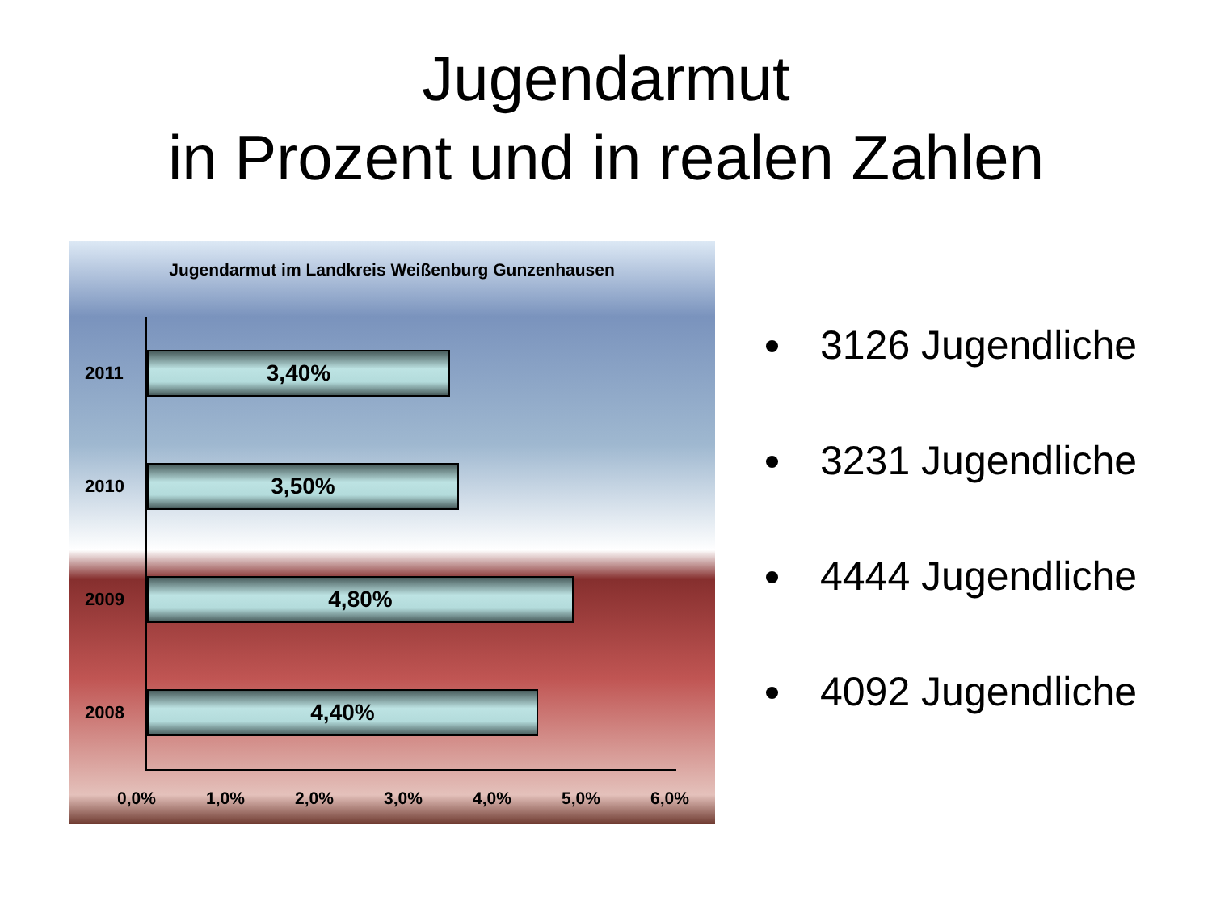Jugendarmut
in Prozent und in realen Zahlen
Jugendarmut im Landkreis Weißenburg Gunzenhausen
2011
3,40%
2010
3,50%
2009
4,80%
2008
4,40%
0,0% 1,0% 2,0% 3,0% 4,0% 5,0% 6,0%
3126 Jugendliche
3231 Jugendliche
4444 Jugendliche
4092 Jugendliche